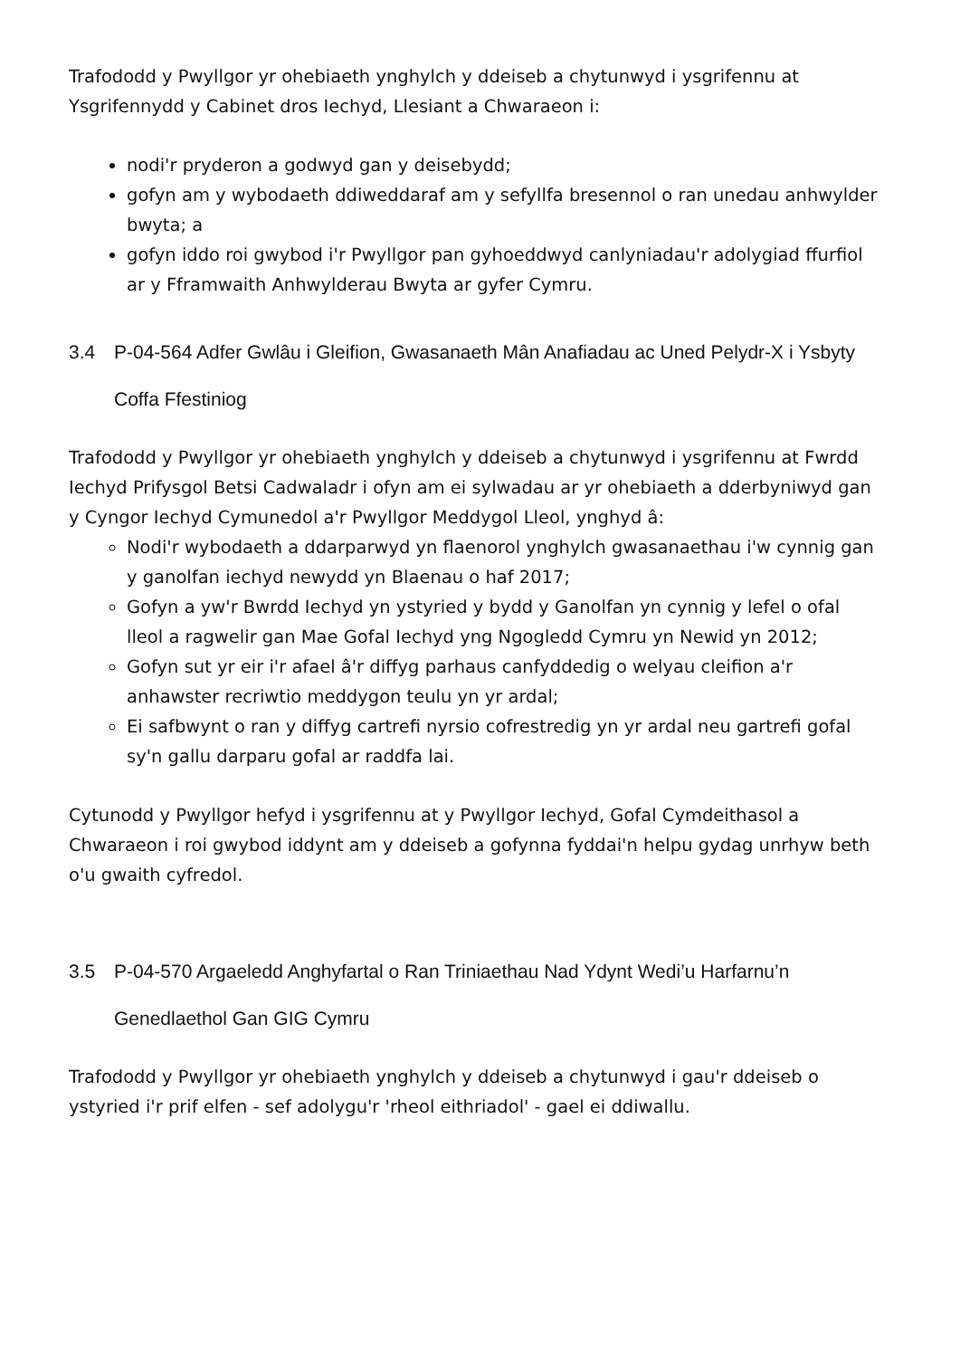Trafododd y Pwyllgor yr ohebiaeth ynghylch y ddeiseb a chytunwyd i ysgrifennu at Ysgrifennydd y Cabinet dros Iechyd, Llesiant a Chwaraeon i:
nodi'r pryderon a godwyd gan y deisebydd;
gofyn am y wybodaeth ddiweddaraf am y sefyllfa bresennol o ran unedau anhwylder bwyta; a
gofyn iddo roi gwybod i'r Pwyllgor pan gyhoeddwyd canlyniadau'r adolygiad ffurfiol ar y Fframwaith Anhwylderau Bwyta ar gyfer Cymru.
3.4 P-04-564 Adfer Gwlâu i Gleifion, Gwasanaeth Mân Anafiadau ac Uned Pelydr-X i Ysbyty Coffa Ffestiniog
Trafododd y Pwyllgor yr ohebiaeth ynghylch y ddeiseb a chytunwyd i ysgrifennu at Fwrdd Iechyd Prifysgol Betsi Cadwaladr i ofyn am ei sylwadau ar yr ohebiaeth a dderbyniwyd gan y Cyngor Iechyd Cymunedol a'r Pwyllgor Meddygol Lleol, ynghyd â:
Nodi'r wybodaeth a ddarparwyd yn flaenorol ynghylch gwasanaethau i'w cynnig gan y ganolfan iechyd newydd yn Blaenau o haf 2017;
Gofyn a yw'r Bwrdd Iechyd yn ystyried y bydd y Ganolfan yn cynnig y lefel o ofal lleol a ragwelir gan Mae Gofal Iechyd yng Ngogledd Cymru yn Newid yn 2012;
Gofyn sut yr eir i'r afael â'r diffyg parhaus canfyddedig o welyau cleifion a'r anhawster recriwtio meddygon teulu yn yr ardal;
Ei safbwynt o ran y diffyg cartrefi nyrsio cofrestredig yn yr ardal neu gartrefi gofal sy'n gallu darparu gofal ar raddfa lai.
Cytunodd y Pwyllgor hefyd i ysgrifennu at y Pwyllgor Iechyd, Gofal Cymdeithasol a Chwaraeon i roi gwybod iddynt am y ddeiseb a gofynna fyddai'n helpu gydag unrhyw beth o'u gwaith cyfredol.
3.5 P-04-570 Argaeledd Anghyfartal o Ran Triniaethau Nad Ydynt Wedi’u Harfarnu’n Genedlaethol Gan GIG Cymru
Trafododd y Pwyllgor yr ohebiaeth ynghylch y ddeiseb a chytunwyd i gau'r ddeiseb o ystyried i'r prif elfen - sef adolygu'r 'rheol eithriadol' - gael ei ddiwallu.